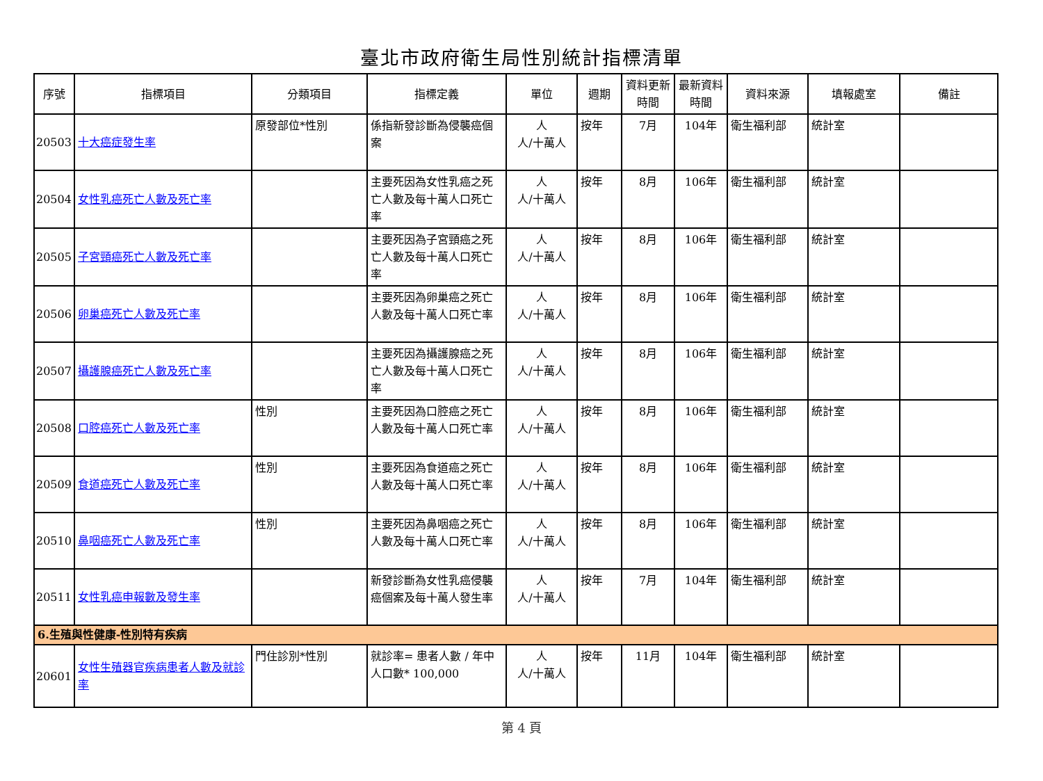臺北市政府衛生局性別統計指標清單
| 序號 | 指標項目 | 分類項目 | 指標定義 | 單位 | 週期 | 資料更新時間 | 最新資料時間 | 資料來源 | 填報處室 | 備註 |
| --- | --- | --- | --- | --- | --- | --- | --- | --- | --- | --- |
| 20503 | 十大癌症發生率 | 原發部位*性別 | 係指新發診斷為侵襲癌個案 | 人 人/十萬人 | 按年 | 7月 | 104年 | 衛生福利部 | 統計室 | |
| 20504 | 女性乳癌死亡人數及死亡率 | | 主要死因為女性乳癌之死亡人數及每十萬人口死亡率 | 人 人/十萬人 | 按年 | 8月 | 106年 | 衛生福利部 | 統計室 | |
| 20505 | 子宮頸癌死亡人數及死亡率 | | 主要死因為子宮頸癌之死亡人數及每十萬人口死亡率 | 人 人/十萬人 | 按年 | 8月 | 106年 | 衛生福利部 | 統計室 | |
| 20506 | 卵巢癌死亡人數及死亡率 | | 主要死因為卵巢癌之死亡人數及每十萬人口死亡率 | 人 人/十萬人 | 按年 | 8月 | 106年 | 衛生福利部 | 統計室 | |
| 20507 | 攝護腺癌死亡人數及死亡率 | | 主要死因為攝護腺癌之死亡人數及每十萬人口死亡率 | 人 人/十萬人 | 按年 | 8月 | 106年 | 衛生福利部 | 統計室 | |
| 20508 | 口腔癌死亡人數及死亡率 | 性別 | 主要死因為口腔癌之死亡人數及每十萬人口死亡率 | 人 人/十萬人 | 按年 | 8月 | 106年 | 衛生福利部 | 統計室 | |
| 20509 | 食道癌死亡人數及死亡率 | 性別 | 主要死因為食道癌之死亡人數及每十萬人口死亡率 | 人 人/十萬人 | 按年 | 8月 | 106年 | 衛生福利部 | 統計室 | |
| 20510 | 鼻咽癌死亡人數及死亡率 | 性別 | 主要死因為鼻咽癌之死亡人數及每十萬人口死亡率 | 人 人/十萬人 | 按年 | 8月 | 106年 | 衛生福利部 | 統計室 | |
| 20511 | 女性乳癌申報數及發生率 | | 新發診斷為女性乳癌侵襲癌個案及每十萬人發生率 | 人 人/十萬人 | 按年 | 7月 | 104年 | 衛生福利部 | 統計室 | |
| 6.生殖與性健康-性別特有疾病 | | | | | | | | | | |
| 20601 | 女性生殖器官疾病患者人數及就診率 | 門住診別*性別 | 就診率= 患者人數 / 年中人口數* 100,000 | 人 人/十萬人 | 按年 | 11月 | 104年 | 衛生福利部 | 統計室 | |
第 4 頁